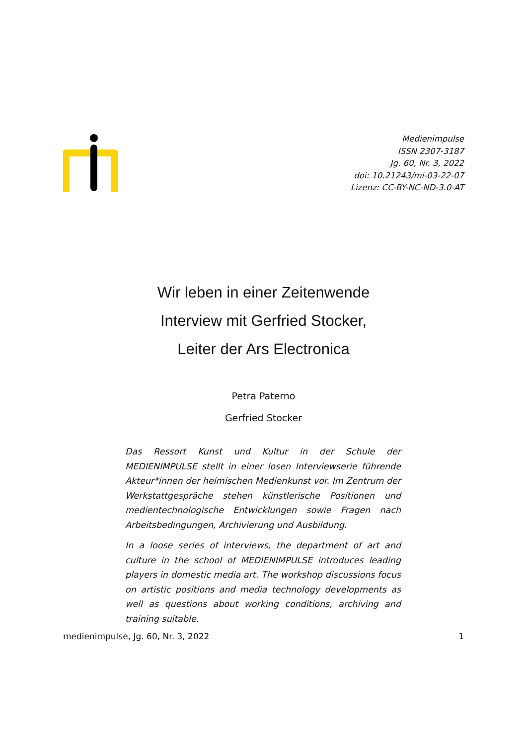Medienimpulse
ISSN 2307-3187
Jg. 60, Nr. 3, 2022
doi: 10.21243/mi-03-22-07
Lizenz: CC-BY-NC-ND-3.0-AT
Wir leben in einer Zeitenwende
Interview mit Gerfried Stocker,
Leiter der Ars Electronica
Petra Paterno
Gerfried Stocker
Das Ressort Kunst und Kultur in der Schule der MEDIENIMPULSE stellt in einer losen Interviewserie führende Akteur*innen der heimischen Medienkunst vor. Im Zentrum der Werkstattgesprä­che stehen künstlerische Positionen und medientechnologische Entwicklungen sowie Fragen nach Arbeitsbedingungen, Archivie­rung und Ausbildung.
In a loose series of interviews, the department of art and culture in the school of MEDIENIMPULSE introduces leading players in domestic media art. The workshop discussions focus on artistic positions and media technology developments as well as ques­tions about working conditions, archiving and training suitable.
medienimpulse, Jg. 60, Nr. 3, 2022 1